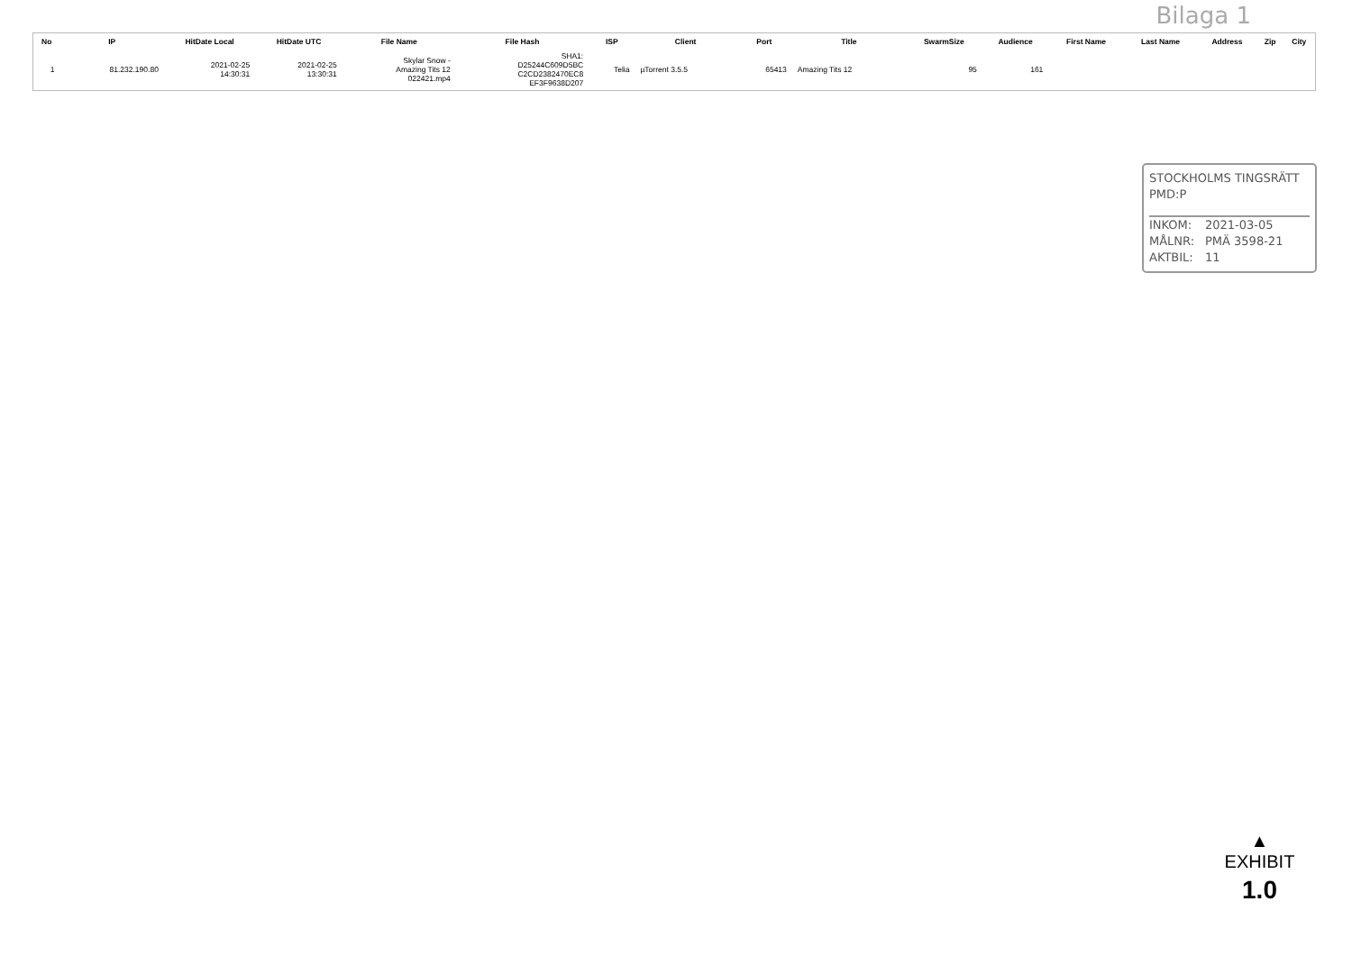Bilaga 1
| No | IP | HitDate Local | HitDate UTC | File Name | File Hash | ISP | Client | Port | Title | SwarmSize | Audience | First Name | Last Name | Address | Zip | City |
| --- | --- | --- | --- | --- | --- | --- | --- | --- | --- | --- | --- | --- | --- | --- | --- | --- |
| 1 | 81.232.190.80 | 2021-02-25 14:30:31 | 2021-02-25 13:30:31 | Skylar Snow - Amazing Tits 12 022421.mp4 | SHA1: D25244C609D5BC C2CD2382470EC8 EF3F9638D207 | Telia | µTorrent 3.5.5 | 65413 | Amazing Tits 12 | 95 | 161 | | | | | |
STOCKHOLMS TINGSRÄTT
PMD:P
INKOM: 2021-03-05
MÅLNR: PMÄ 3598-21
AKTBIL: 11
▲
EXHIBIT
1.0